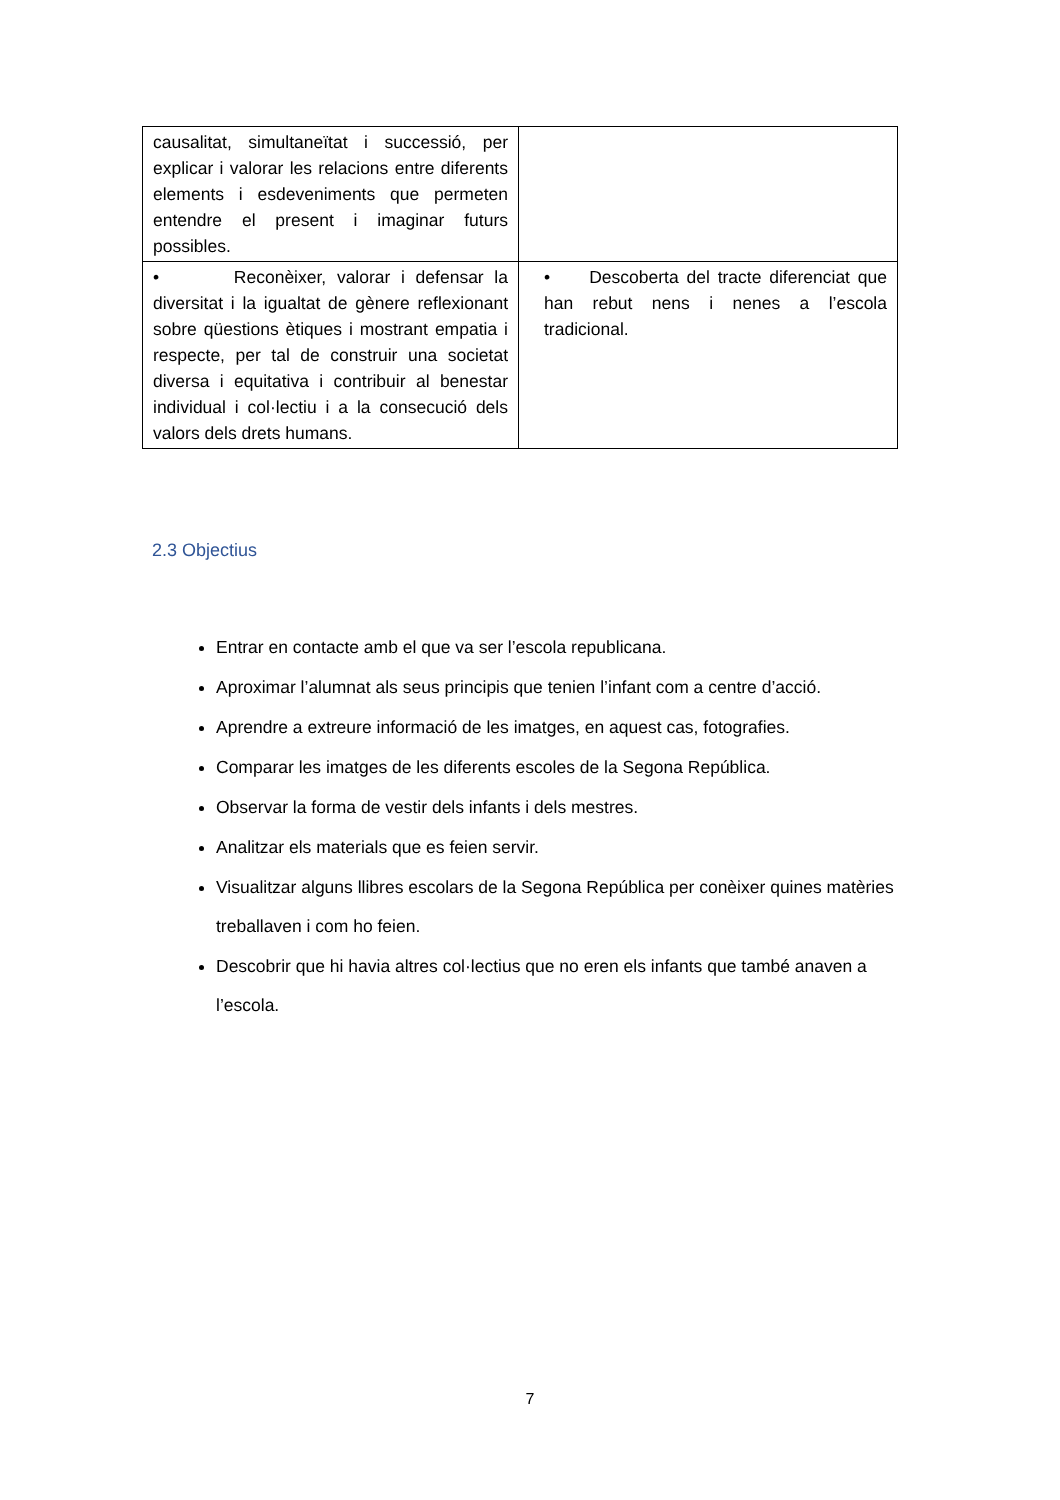| causalitat, simultaneïtat i successió, per explicar i valorar les relacions entre diferents elements i esdeveniments que permeten entendre el present i imaginar futurs possibles. | |
| • Reconèixer, valorar i defensar la diversitat i la igualtat de gènere reflexionant sobre qüestions ètiques i mostrant empatia i respecte, per tal de construir una societat diversa i equitativa i contribuir al benestar individual i col·lectiu i a la consecució dels valors dels drets humans. | • Descoberta del tracte diferenciat que han rebut nens i nenes a l’escola tradicional. |
2.3 Objectius
Entrar en contacte amb el que va ser l’escola republicana.
Aproximar l’alumnat als seus principis que tenien l’infant com a centre d’acció.
Aprendre a extreure informació de les imatges, en aquest cas, fotografies.
Comparar les imatges de les diferents escoles de la Segona República.
Observar la forma de vestir dels infants i dels mestres.
Analitzar els materials que es feien servir.
Visualitzar alguns llibres escolars de la Segona República per conèixer quines matèries treballaven i com ho feien.
Descobrir que hi havia altres col·lectius que no eren els infants que també anaven a l’escola.
7